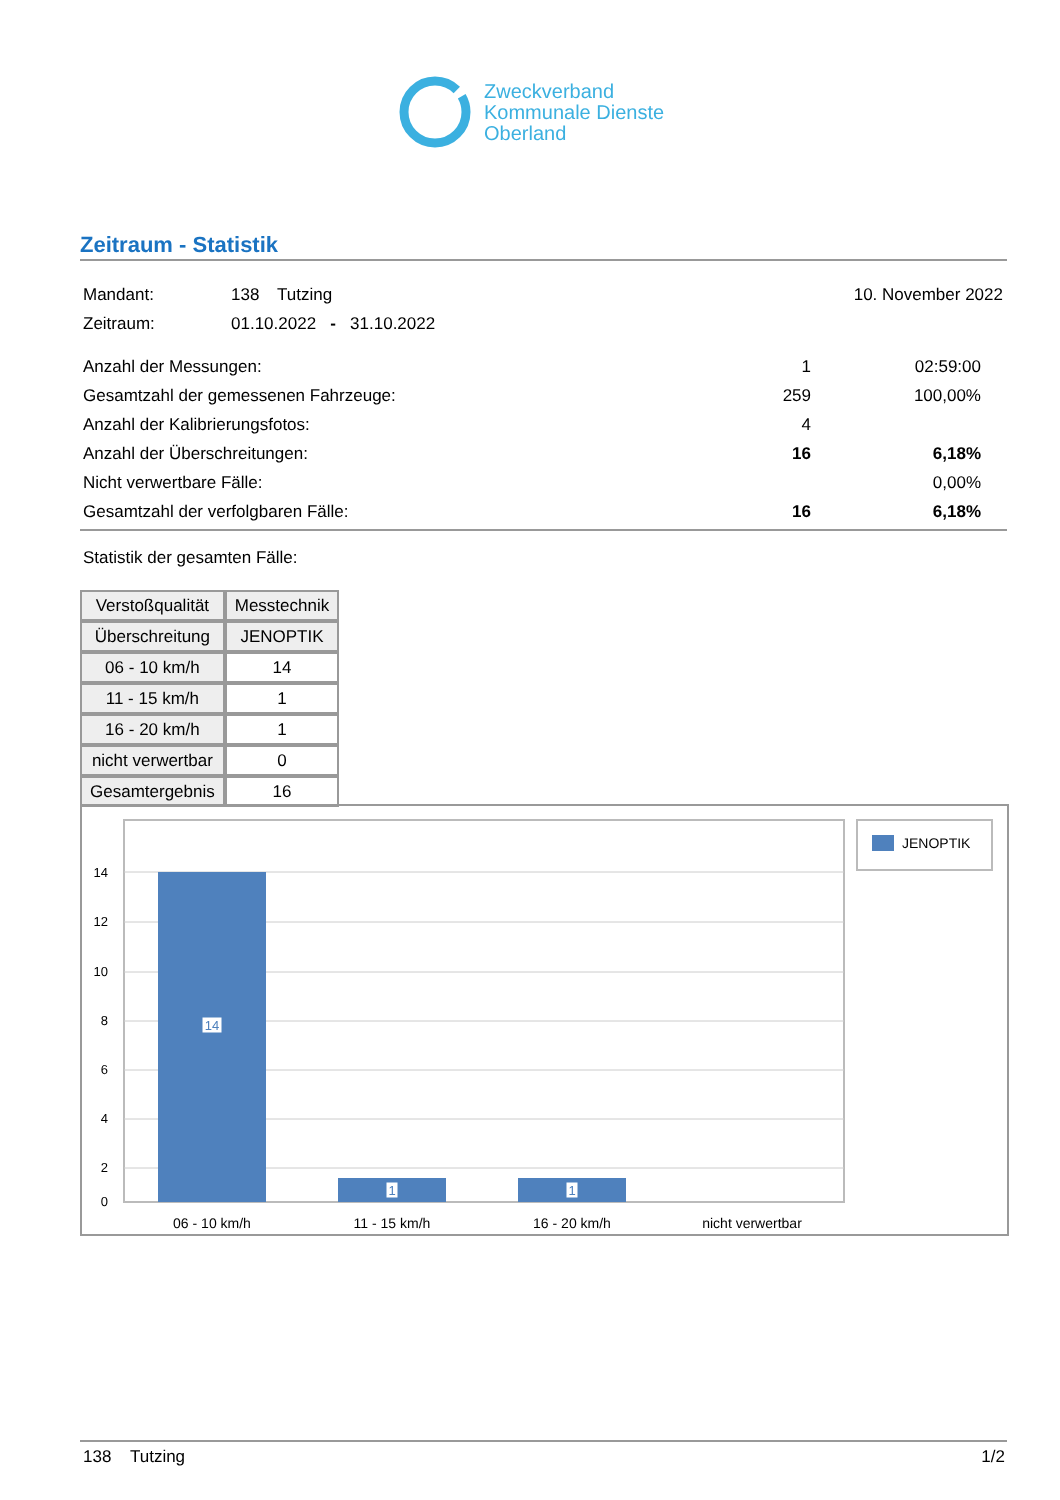Zweckverband
Kommunale Dienste
Oberland
Zeitraum - Statistik
Mandant: 138 Tutzing 10. November 2022
Zeitraum: 01.10.2022 - 31.10.2022
Anzahl der Messungen: 1 02:59:00
Gesamtzahl der gemessenen Fahrzeuge: 259 100,00%
Anzahl der Kalibrierungsfotos: 4
Anzahl der Überschreitungen: 16 6,18%
Nicht verwertbare Fälle: 0,00%
Gesamtzahl der verfolgbaren Fälle: 16 6,18%
Statistik der gesamten Fälle:
| Verstoßqualität | Messtechnik |
| --- | --- |
| Überschreitung | JENOPTIK |
| 06 - 10 km/h | 14 |
| 11 - 15 km/h | 1 |
| 16 - 20 km/h | 1 |
| nicht verwertbar | 0 |
| Gesamtergebnis | 16 |
14
12
10
8
6
4
2
0
14
1
1
06 - 10 km/h
11 - 15 km/h
16 - 20 km/h
nicht verwertbar
JENOPTIK
138 Tutzing 1/2